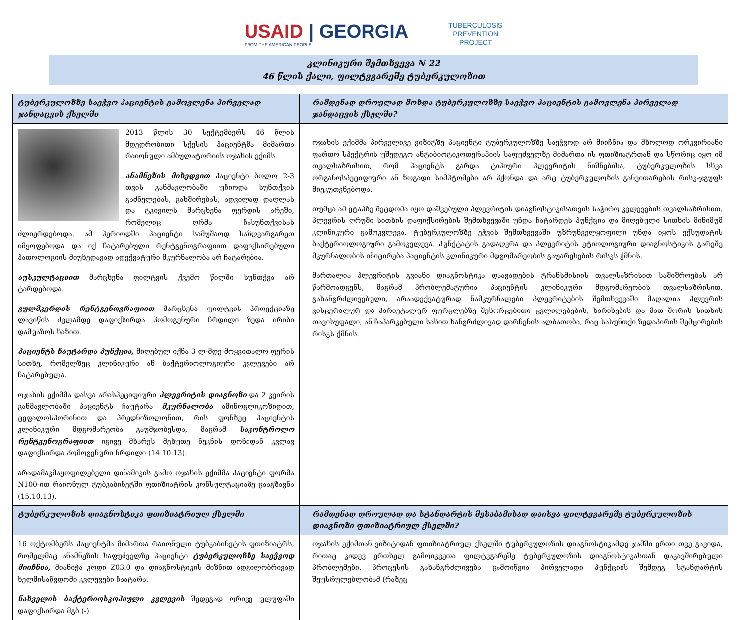USAID | GEORGIA
FROM THE AMERICAN PEOPLE
TUBERCULOSIS
PREVENTION
PROJECT
კლინიკური შემთხვევა N 22
46 წლის ქალი, ფილტვგარეშე ტუბერკულოზით
| ტუბერკულოზზე საეჭვო პაციენტის გამოვლენა პირველად ჯანდაცვის ქსელში | | რამდენად დროულად მოხდა ტუბერკულოზზე საეჭვო პაციენტის გამოვლენა პირველად ჯანდაცვის ქსელში? |
| --- | --- | --- |
| 2013 წლის 30 სექტემბერს 46 წლის მდედრობითი სქესის პაციენტმა მიმართა რაიონული ამბულატორიის ოჯახის ექიმს. ანამნეზის მიხედვით პაციენტი ბოლო 2-3 თვის განმავლობაში უჩიოდა სუნთქვის გაძნელებას, გახშირებას, ადვილად დაღლას და ტკივილს მარცხენა ფერდის არეში, რომელიც ღრმა ჩასუნთქვისას ძლიერდებოდა. ამ პერიოდში პაციენტი სამუშაოდ საზღვარგარეთ იმყოფებოდა და იქ ჩატარებული რენტგენოგრაფიით დაფიქსირებული პათოლოგიის მიუხედავად ადექვატური მკურნალობა არ ჩატარებია. აუსკულტაციით მარცხენა ფილტვის ქვემო წილში სუნთქვა არ ტარდებოდა. გულმკერდის რენტგენოგრაფიით მარცხენა ფილტვის პროექციაზე ლავიწის ძვლამდე დაფიქსირდა ჰომოგენური ჩრდილი ზედა ირიბი დამუაზოს ხაზით. პაციენტს ჩაუტარდა პუნქცია, მიღებულ იქნა 3 ლ-მდე მოყვითალო ფერის სითხე, რომელზეც კლინიკური ან ბაქტერიოლოგიური კვლევები არ ჩატარებულა. ოჯახის ექიმმა დასვა არასპეციფიური პლევრიტის დიაგნოზი და 2 კვირის განმავლობაში პაციენტს ჩაუტარა მკურნალობა ამინოგლიკოზიდით, ცეფალოსპორინით და პრედნიზოლონით, რის ფონზეც პაციენტის კლინიკური მდგომარეობა გაუმჯობესდა, მაგრამ საკონტროლო რენტგენოგრაფიით იგივე მხარეს მეხუთე ნეკნის დონიდან კვლავ დაფიქსირდა ჰომოგენური ჩრდილი (14.10.13). არადამაკმაყოფილებელი დინამიკის გამო ოჯახის ექიმმა პაციენტი ფორმა N100-ით რაიონულ ტუბკაბინეტში ფთიზიატრის კონსულტაციაზე გააგზავნა (15.10.13). | | ოჯახის ექიმმა პირველივე ვიზიტზე პაციენტი ტუბერკულოზზე საეჭვოდ არ მიიჩნია და მხოლოდ ორკვირიანი ფართო სპექტრის უშედეგო ანტიბიოტიკოთერაპიის საფუძველზე მიმართა ის ფთიზიატრთან და სწორიც იყო იმ თვალსაზრისით, რომ პაციენტს გარდა ტიპიური პლევრიტის ნიშნებისა, ტუბერკულოზის სხვა ორგანოსპეციფიური ან ზოგადი სიმპტომები არ ჰქონდა და არც ტუბერკულოზის განვითარების რისკ-ჯგუფს მიეკუთვნებოდა. თუმცა ამ ეტაპზე შეცდომა იყო დაშვებული პლევრიტის დიაგნოსტიკისათვის საჭირო კვლევების თვალსაზრისით. პლევრის ღრუში სითხის დაფიქსირების შემთხვევაში უნდა ჩატარდეს პუნქცია და მიღებული სითხის მინიმუმ კლინიკური გამოკვლევა. ტუბერკულოზზე ეჭვის შემთხვევაში უზრუნველყოფილი უნდა იყოს ექსუდატის ბაქტერიოლოგიური გამოკვლევა. პუნქტატის გადაღვრა და პლევრიტის ეტიოლოგიური დიაგნოსტიკის გარეშე მკურნალობის ინიცირება პაციენტის კლინიკური მდგომარეობის გაუარესების რისკს ქმნის. მართალია პლევრიტის გვიანი დიაგნოსტიკა დაავადების ტრანსმისიის თვალსაზრისით საშიშროებას არ წარმოადგენს, მაგრამ პრობლემატურია პაციენტის კლინიკური მდგომარეობის თვალსაზრისით. გახანგრძლივებული, არაადექვატურად ნამკურნალები პლევრიტების შემთხვევაში მაღალია პლევრის ვისცერალურ და პარიეტალურ ფურცლებზე შეხორცებითი ცვლილებების, ხარიხების და მათ შორის სითხის თავისუფალი, ან ჩაპარკებული სახით ხანგრძლივად დარჩენის ალბათობა, რაც სასუნთქი ზედაპირის შემცირების რისკს ქმნის. |
| ტუბერკულოზის დიაგნოსტიკა ფთიზიატრიულ ქსელში | | რამდენად დროულად და სტანდარტის შესაბამისად დაისვა ფილტვგარეშე ტუბერკულოზის დიაგნოზი ფთიზიატრიულ ქსელში? |
| 16 ოქტომბერს პაციენტმა მიმართა რაიონული ტუბკაბინეტის ფთიზიატრს, რომელმაც ანამნეზის საფუძველზე პაციენტი ტუბერკულოზზე საეჭვოდ მიიჩნია, მიანიჭა კოდი Z03.0 და დიაგნოსტიკის მიზნით ადგილობრივად ხელმისაწვდომი კვლევები ჩაატარა. ნახველის ბაქტერიოსკოპიული კვლევის შედეგად ორივე ულუფაში დაფიქსირდა მგბ (-) | | ოჯახის ექიმთან ვიზიტიდან ფთიზიატრიულ ქსელში ტუბერკულოზის დიაგნოსტიკამდე ჯამში ერთი თვე გავიდა, რითაც კიდევ ერთხელ გამოიკვეთა ფილტვგარეშე ტუბერკულოზის დიაგნოსტიკასთან დაკავშირებული პრობლემები. პროცესის გახანგრძლივება გამოიწვია პირველადი პუნქციის შემდეგ სტანდარტის შეუსრულებლობამ (რაზეც |